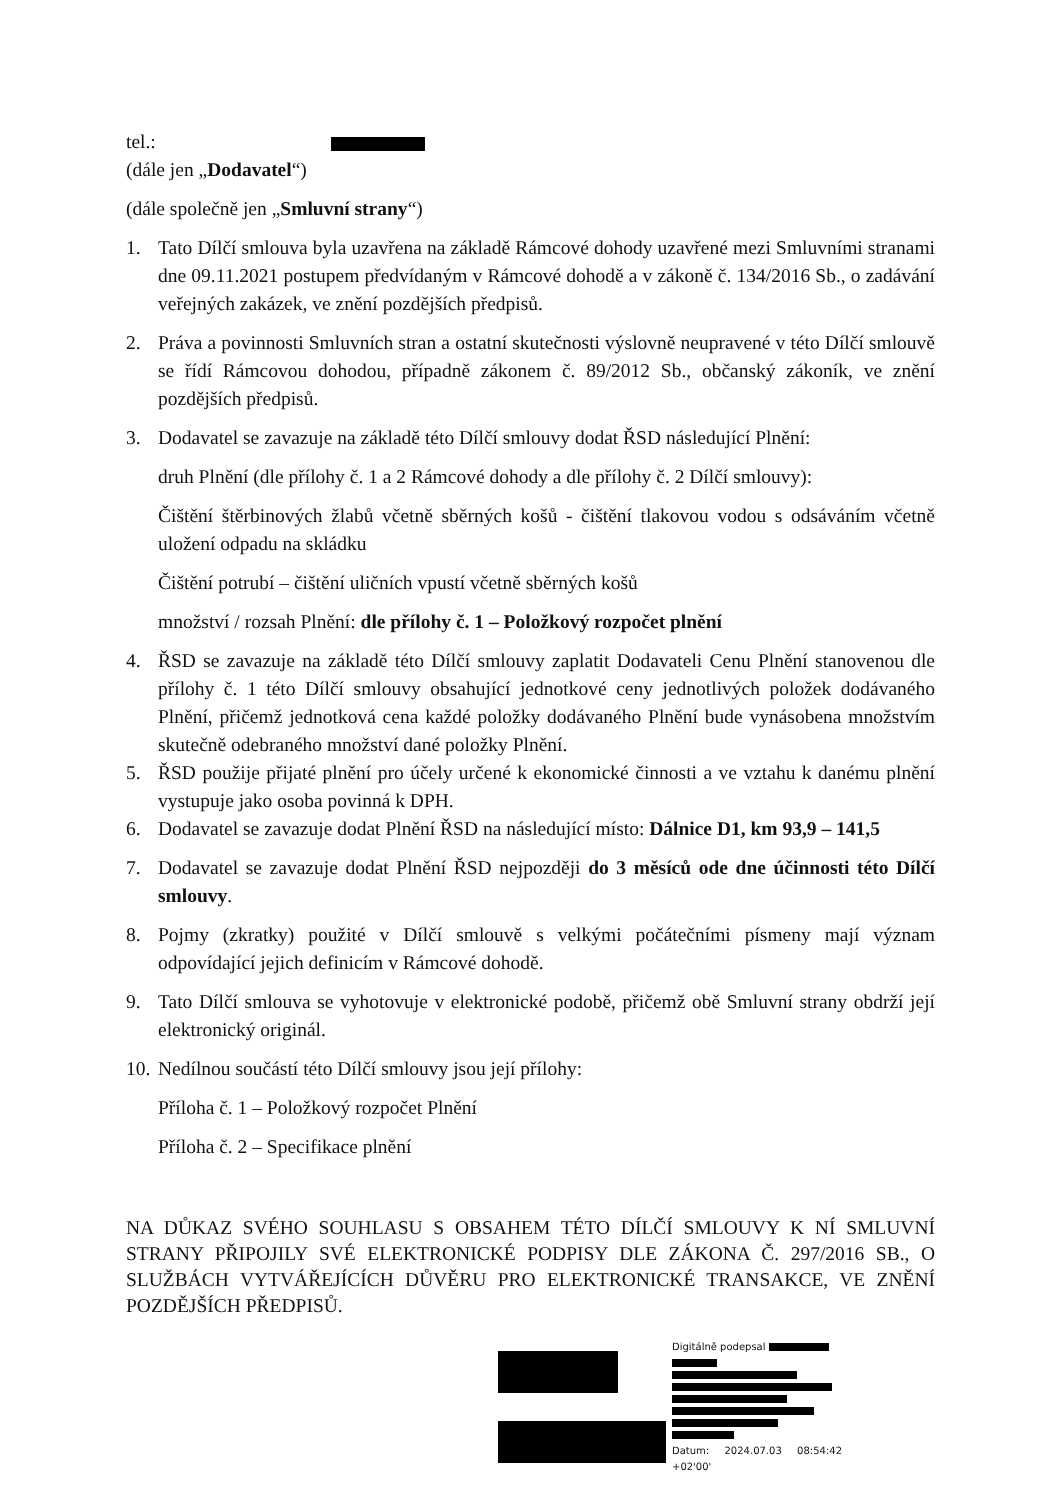tel.:
(dále jen „Dodavatel“)
(dále společně jen „Smluvní strany“)
1. Tato Dílčí smlouva byla uzavřena na základě Rámcové dohody uzavřené mezi Smluvními stranami dne 09.11.2021 postupem předvídaným v Rámcové dohodě a v zákoně č. 134/2016 Sb., o zadávání veřejných zakázek, ve znění pozdějších předpisů.
2. Práva a povinnosti Smluvních stran a ostatní skutečnosti výslovně neupravené v této Dílčí smlouvě se řídí Rámcovou dohodou, případně zákonem č. 89/2012 Sb., občanský zákoník, ve znění pozdějších předpisů.
3. Dodavatel se zavazuje na základě této Dílčí smlouvy dodat ŘSD následující Plnění:
druh Plnění (dle přílohy č. 1 a 2 Rámcové dohody a dle přílohy č. 2 Dílčí smlouvy):
Čištění štěrbinových žlabů včetně sběrných košů - čištění tlakovou vodou s odsáváním včetně uložení odpadu na skládku
Čištění potrubí – čištění uličních vpustí včetně sběrných košů
množství / rozsah Plnění: dle přílohy č. 1 – Položkový rozpočet plnění
4. ŘSD se zavazuje na základě této Dílčí smlouvy zaplatit Dodavateli Cenu Plnění stanovenou dle přílohy č. 1 této Dílčí smlouvy obsahující jednotkové ceny jednotlivých položek dodávaného Plnění, přičemž jednotková cena každé položky dodávaného Plnění bude vynásobena množstvím skutečně odebraného množství dané položky Plnění.
5. ŘSD použije přijaté plnění pro účely určené k ekonomické činnosti a ve vztahu k danému plnění vystupuje jako osoba povinná k DPH.
6. Dodavatel se zavazuje dodat Plnění ŘSD na následující místo: Dálnice D1, km 93,9 – 141,5
7. Dodavatel se zavazuje dodat Plnění ŘSD nejpozději do 3 měsíců ode dne účinnosti této Dílčí smlouvy.
8. Pojmy (zkratky) použité v Dílčí smlouvě s velkými počátečními písmeny mají význam odpovídající jejich definicím v Rámcové dohodě.
9. Tato Dílčí smlouva se vyhotovuje v elektronické podobě, přičemž obě Smluvní strany obdrží její elektronický originál.
10. Nedílnou součástí této Dílčí smlouvy jsou její přílohy:
Příloha č. 1 – Položkový rozpočet Plnění
Příloha č. 2 – Specifikace plnění
NA DŮKAZ SVÉHO SOUHLASU S OBSAHEM TÉTO DÍLČÍ SMLOUVY K NÍ SMLUVNÍ STRANY PŘIPOJILY SVÉ ELEKTRONICKÉ PODPISY DLE ZÁKONA Č. 297/2016 SB., O SLUŽBÁCH VYTVÁŘEJÍCÍCH DŮVĚRU PRO ELEKTRONICKÉ TRANSAKCE, VE ZNĚNÍ POZDĚJŠÍCH PŘEDPISŮ.
Digitálně podepsal
Datum: 2024.07.03 08:54:42 +02'00'